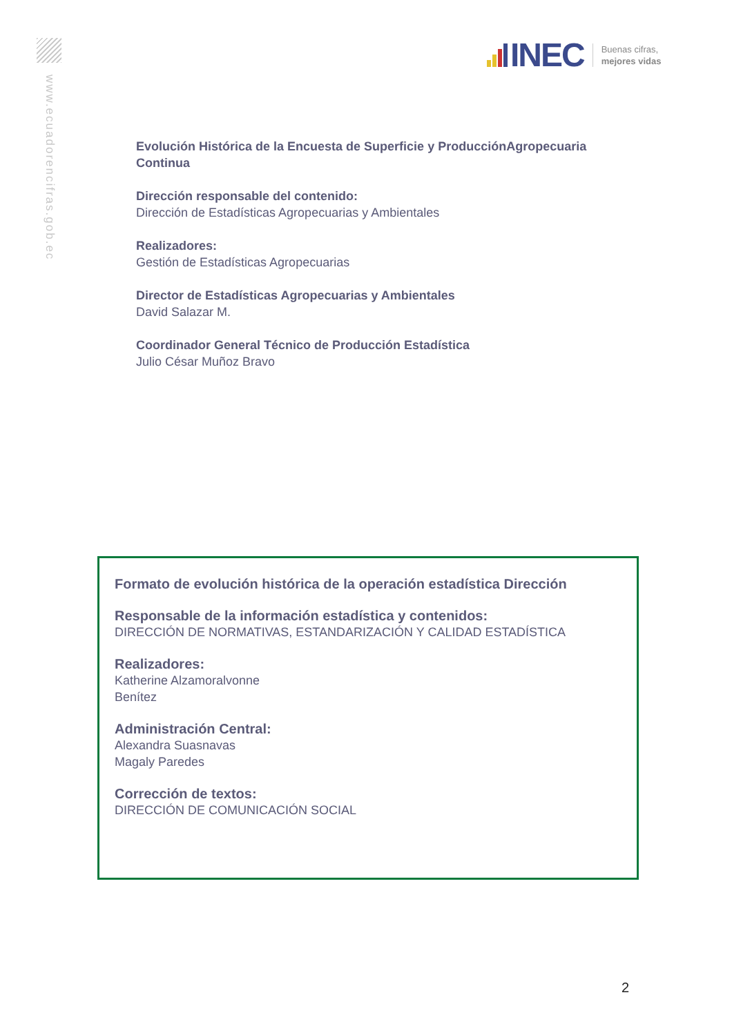www.ecuadorencifras.gob.ec
INEC
Buenas cifras,
mejores vidas
Evolución Histórica de la Encuesta de Superficie y ProducciónAgropecuaria Continua
Dirección responsable del contenido:
Dirección de Estadísticas Agropecuarias y Ambientales
Realizadores:
Gestión de Estadísticas Agropecuarias
Director de Estadísticas Agropecuarias y Ambientales
David Salazar M.
Coordinador General Técnico de Producción Estadística
Julio César Muñoz Bravo
Formato de evolución histórica de la operación estadística Dirección
Responsable de la información estadística y contenidos:
DIRECCIÓN DE NORMATIVAS, ESTANDARIZACIÓN Y CALIDAD ESTADÍSTICA
Realizadores:
Katherine Alzamoralvonne
Benítez
Administración Central:
Alexandra Suasnavas
Magaly Paredes
Corrección de textos:
DIRECCIÓN DE COMUNICACIÓN SOCIAL
2